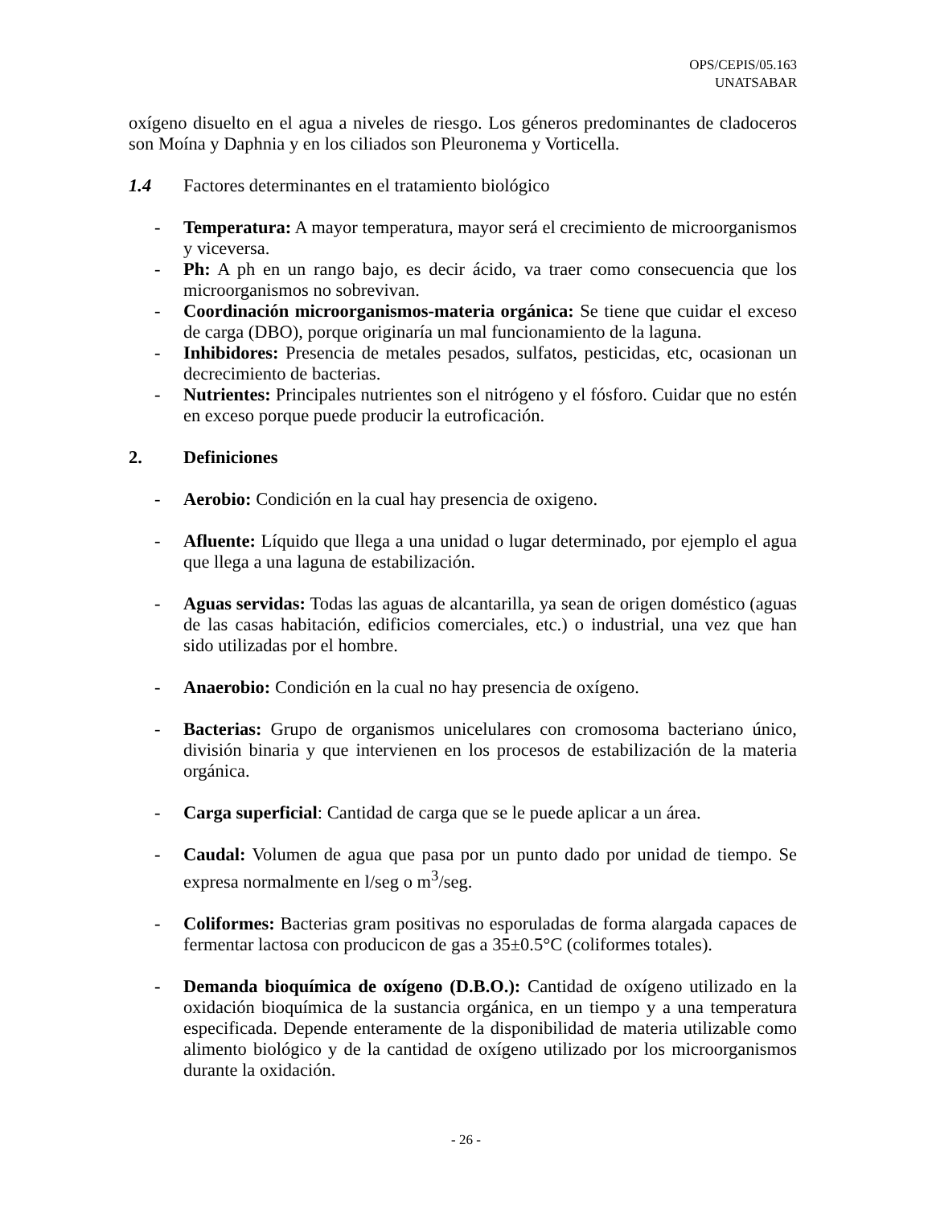OPS/CEPIS/05.163
UNATSABAR
oxígeno disuelto en el agua a niveles de riesgo. Los géneros predominantes de cladoceros son Moína y Daphnia y en los ciliados son Pleuronema y Vorticella.
1.4 Factores determinantes en el tratamiento biológico
- Temperatura: A mayor temperatura, mayor será el crecimiento de microorganismos y viceversa.
- Ph: A ph en un rango bajo, es decir ácido, va traer como consecuencia que los microorganismos no sobrevivan.
- Coordinación microorganismos-materia orgánica: Se tiene que cuidar el exceso de carga (DBO), porque originaría un mal funcionamiento de la laguna.
- Inhibidores: Presencia de metales pesados, sulfatos, pesticidas, etc, ocasionan un decrecimiento de bacterias.
- Nutrientes: Principales nutrientes son el nitrógeno y el fósforo. Cuidar que no estén en exceso porque puede producir la eutroficación.
2. Definiciones
- Aerobio: Condición en la cual hay presencia de oxigeno.
- Afluente: Líquido que llega a una unidad o lugar determinado, por ejemplo el agua que llega a una laguna de estabilización.
- Aguas servidas: Todas las aguas de alcantarilla, ya sean de origen doméstico (aguas de las casas habitación, edificios comerciales, etc.) o industrial, una vez que han sido utilizadas por el hombre.
- Anaerobio: Condición en la cual no hay presencia de oxígeno.
- Bacterias: Grupo de organismos unicelulares con cromosoma bacteriano único, división binaria y que intervienen en los procesos de estabilización de la materia orgánica.
- Carga superficial: Cantidad de carga que se le puede aplicar a un área.
- Caudal: Volumen de agua que pasa por un punto dado por unidad de tiempo. Se expresa normalmente en l/seg o m<sup>3</sup>/seg.
- Coliformes: Bacterias gram positivas no esporuladas de forma alargada capaces de fermentar lactosa con producicon de gas a 35±0.5°C (coliformes totales).
- Demanda bioquímica de oxígeno (D.B.O.): Cantidad de oxígeno utilizado en la oxidación bioquímica de la sustancia orgánica, en un tiempo y a una temperatura especificada. Depende enteramente de la disponibilidad de materia utilizable como alimento biológico y de la cantidad de oxígeno utilizado por los microorganismos durante la oxidación.
- 26 -